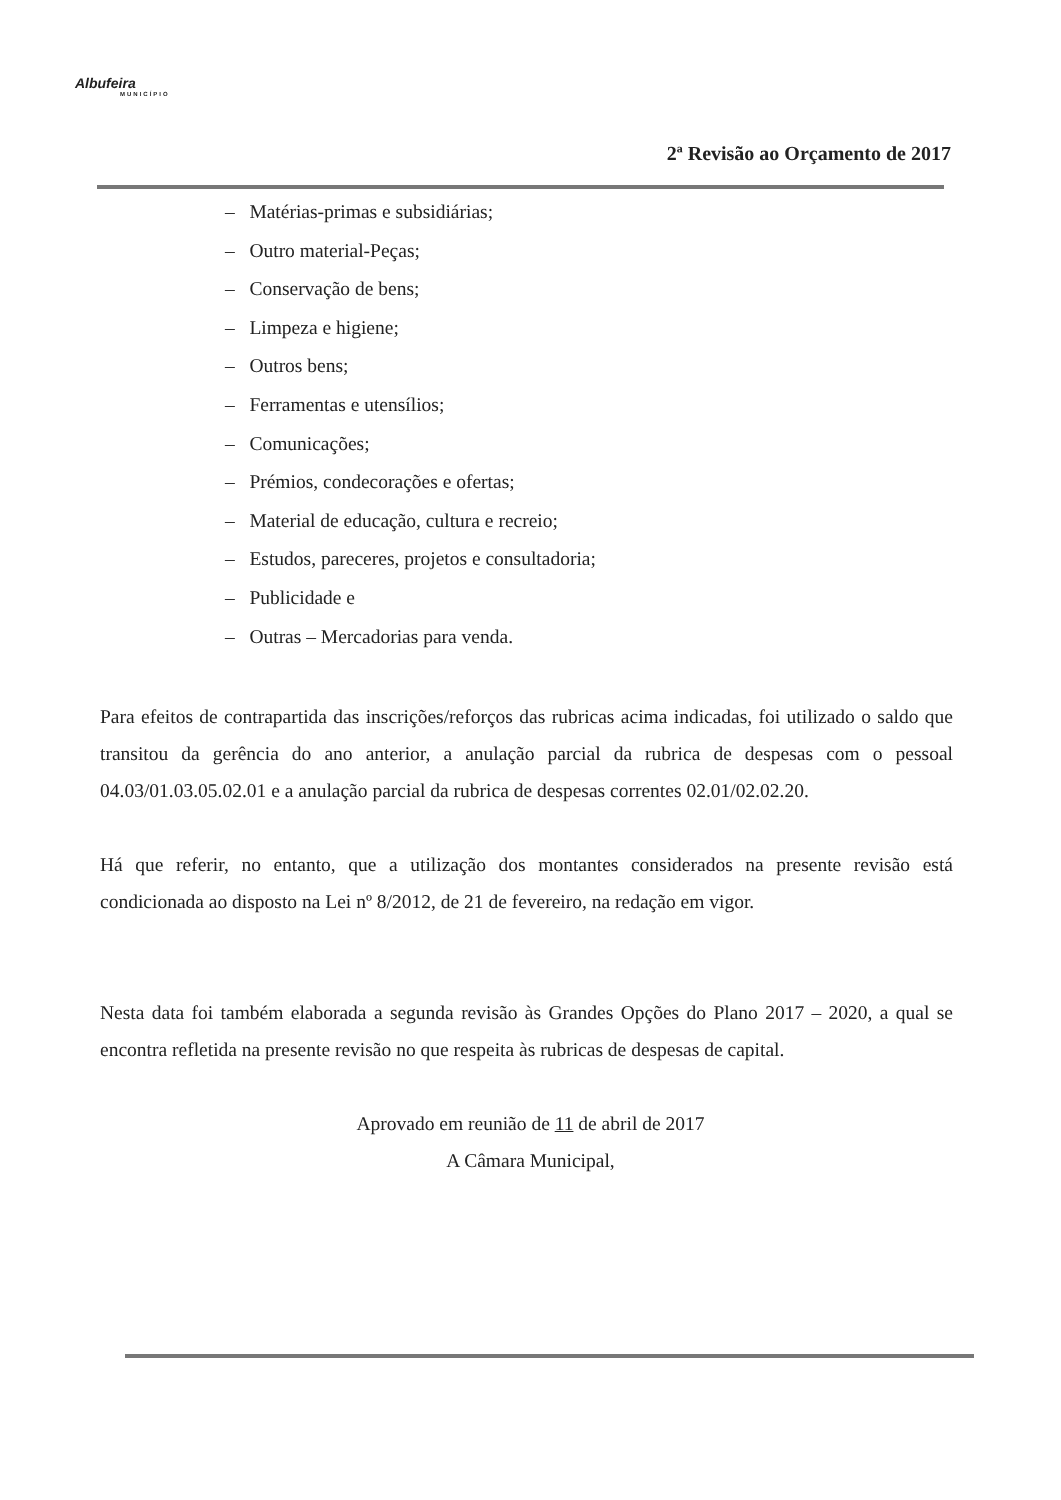Albufeira
MUNICÍPIO
2ª Revisão ao Orçamento de 2017
– Matérias-primas e subsidiárias;
– Outro material-Peças;
– Conservação de bens;
– Limpeza e higiene;
– Outros bens;
– Ferramentas e utensílios;
– Comunicações;
– Prémios, condecorações e ofertas;
– Material de educação, cultura e recreio;
– Estudos, pareceres, projetos e consultadoria;
– Publicidade e
– Outras – Mercadorias para venda.
Para efeitos de contrapartida das inscrições/reforços das rubricas acima indicadas, foi utilizado o saldo que transitou da gerência do ano anterior, a anulação parcial da rubrica de despesas com o pessoal 04.03/01.03.05.02.01 e a anulação parcial da rubrica de despesas correntes 02.01/02.02.20.
Há que referir, no entanto, que a utilização dos montantes considerados na presente revisão está condicionada ao disposto na Lei nº 8/2012, de 21 de fevereiro, na redação em vigor.
Nesta data foi também elaborada a segunda revisão às Grandes Opções do Plano 2017 – 2020, a qual se encontra refletida na presente revisão no que respeita às rubricas de despesas de capital.
Aprovado em reunião de 11 de abril de 2017
A Câmara Municipal,